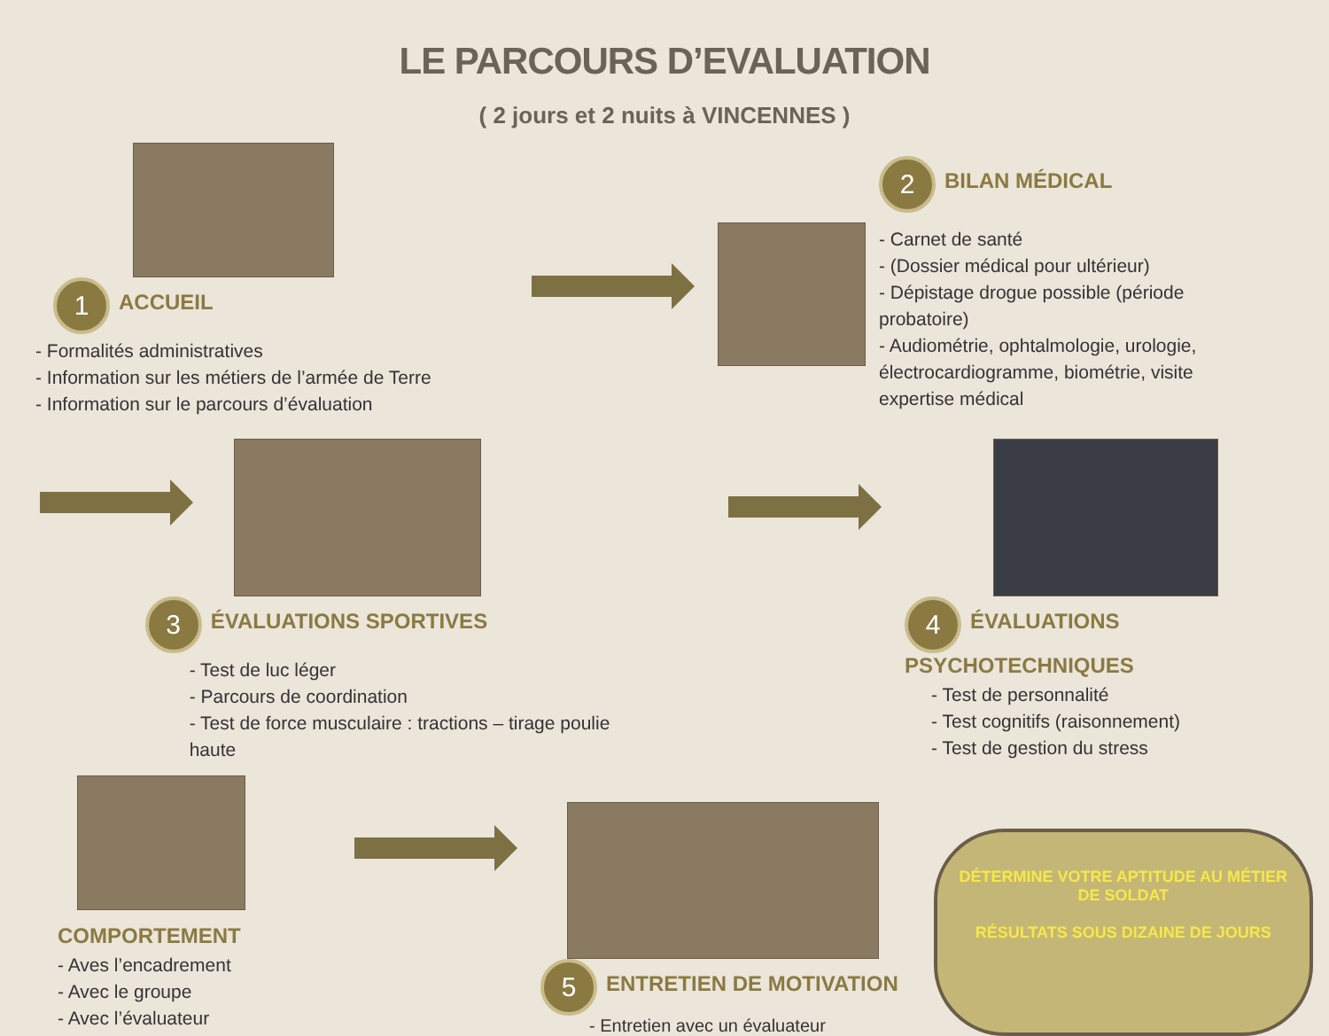LE PARCOURS D’EVALUATION
( 2 jours et 2 nuits à VINCENNES )
1 ACCUEIL
- Formalités administratives
- Information sur les métiers de l’armée de Terre
- Information sur le parcours d’évaluation
2 BILAN MÉDICAL
- Carnet de santé
- (Dossier médical pour ultérieur)
- Dépistage drogue possible (période probatoire)
- Audiométrie, ophtalmologie, urologie, électrocardiogramme, biométrie, visite expertise médical
3 ÉVALUATIONS SPORTIVES
- Test de luc léger
- Parcours de coordination
- Test de force musculaire : tractions – tirage poulie haute
4 ÉVALUATIONS PSYCHOTECHNIQUES
- Test de personnalité
- Test cognitifs (raisonnement)
- Test de gestion du stress
COMPORTEMENT
- Aves l’encadrement
- Avec le groupe
- Avec l’évaluateur
5 ENTRETIEN DE MOTIVATION
- Entretien avec un évaluateur
DÉTERMINE VOTRE APTITUDE AU MÉTIER DE SOLDAT
RÉSULTATS SOUS DIZAINE DE JOURS